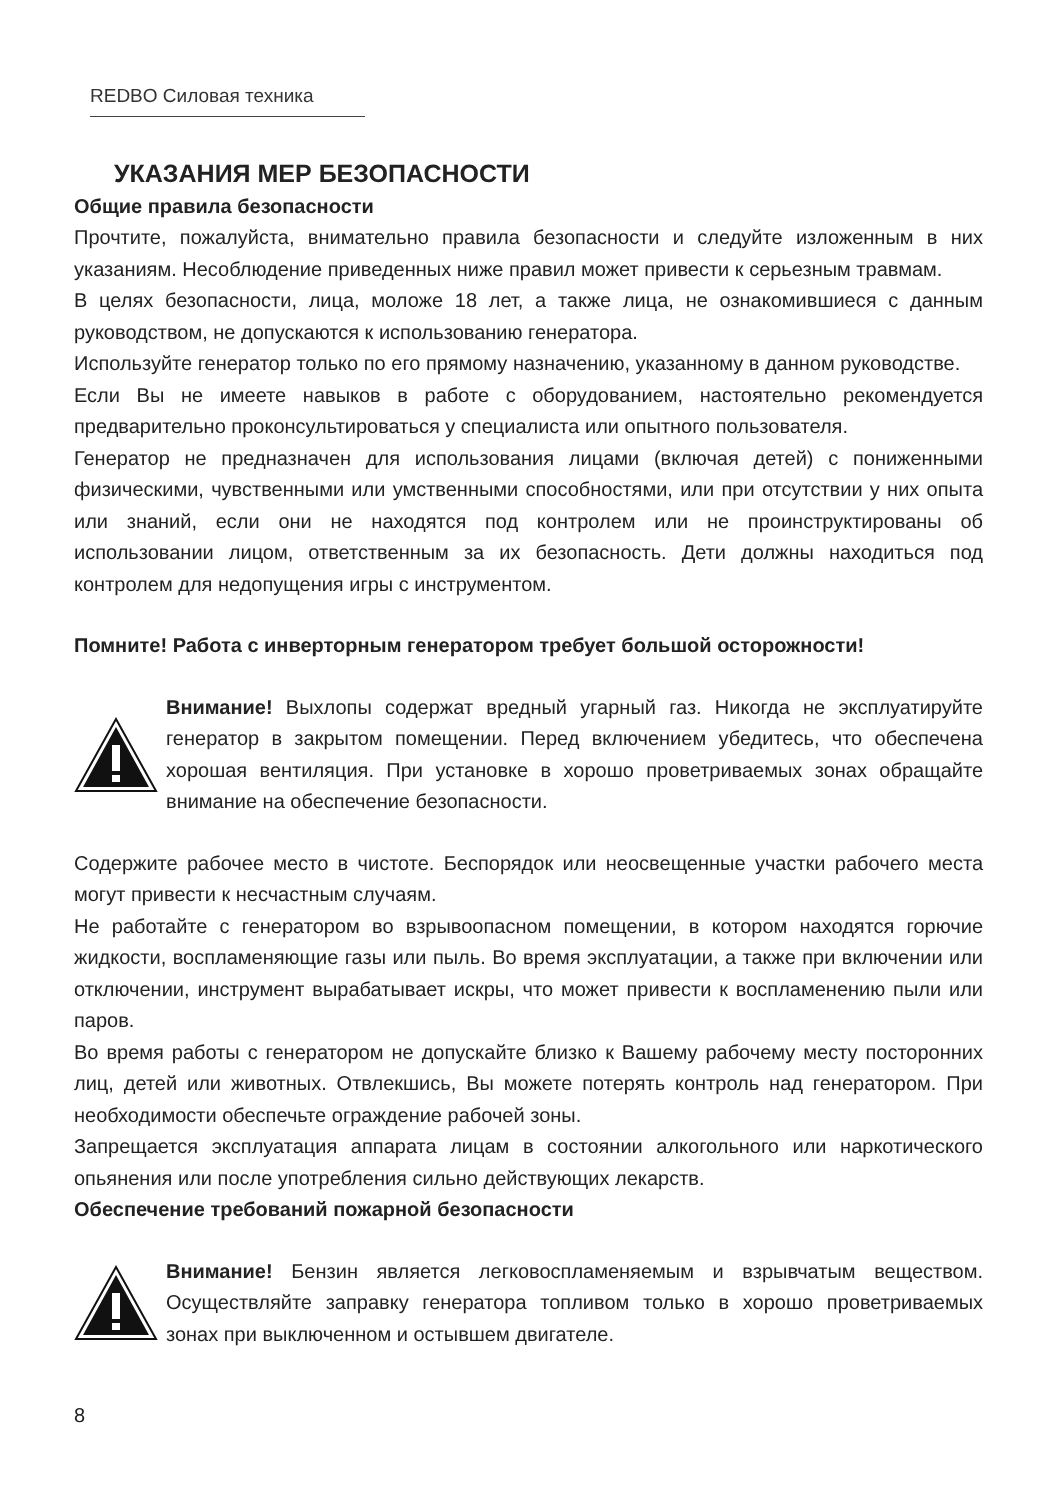REDBO Силовая техника
УКАЗАНИЯ МЕР БЕЗОПАСНОСТИ
Общие правила безопасности
Прочтите, пожалуйста, внимательно правила безопасности и следуйте изложенным в них указаниям. Несоблюдение приведенных ниже правил может привести к серьезным травмам.
В целях безопасности, лица, моложе 18 лет, а также лица, не ознакомившиеся с данным руководством, не допускаются к использованию генератора.
Используйте генератор только по его прямому назначению, указанному в данном руководстве.
Если Вы не имеете навыков в работе с оборудованием, настоятельно рекомендуется предварительно проконсультироваться у специалиста или опытного пользователя.
Генератор не предназначен для использования лицами (включая детей) с пониженными физическими, чувственными или умственными способностями, или при отсутствии у них опыта или знаний, если они не находятся под контролем или не проинструктированы об использовании лицом, ответственным за их безопасность. Дети должны находиться под контролем для недопущения игры с инструментом.
Помните! Работа с инверторным генератором требует большой осторожности!
Внимание! Выхлопы содержат вредный угарный газ. Никогда не эксплуатируйте генератор в закрытом помещении. Перед включением убедитесь, что обеспечена хорошая вентиляция. При установке в хорошо проветриваемых зонах обращайте внимание на обеспечение безопасности.
Содержите рабочее место в чистоте. Беспорядок или неосвещенные участки рабочего места могут привести к несчастным случаям.
Не работайте с генератором во взрывоопасном помещении, в котором находятся горючие жидкости, воспламеняющие газы или пыль. Во время эксплуатации, а также при включении или отключении, инструмент вырабатывает искры, что может привести к воспламенению пыли или паров.
Во время работы с генератором не допускайте близко к Вашему рабочему месту посторонних лиц, детей или животных. Отвлекшись, Вы можете потерять контроль над генератором. При необходимости обеспечьте ограждение рабочей зоны.
Запрещается эксплуатация аппарата лицам в состоянии алкогольного или наркотического опьянения или после употребления сильно действующих лекарств.
Обеспечение требований пожарной безопасности
Внимание! Бензин является легковоспламеняемым и взрывчатым веществом. Осуществляйте заправку генератора топливом только в хорошо проветриваемых зонах при выключенном и остывшем двигателе.
8